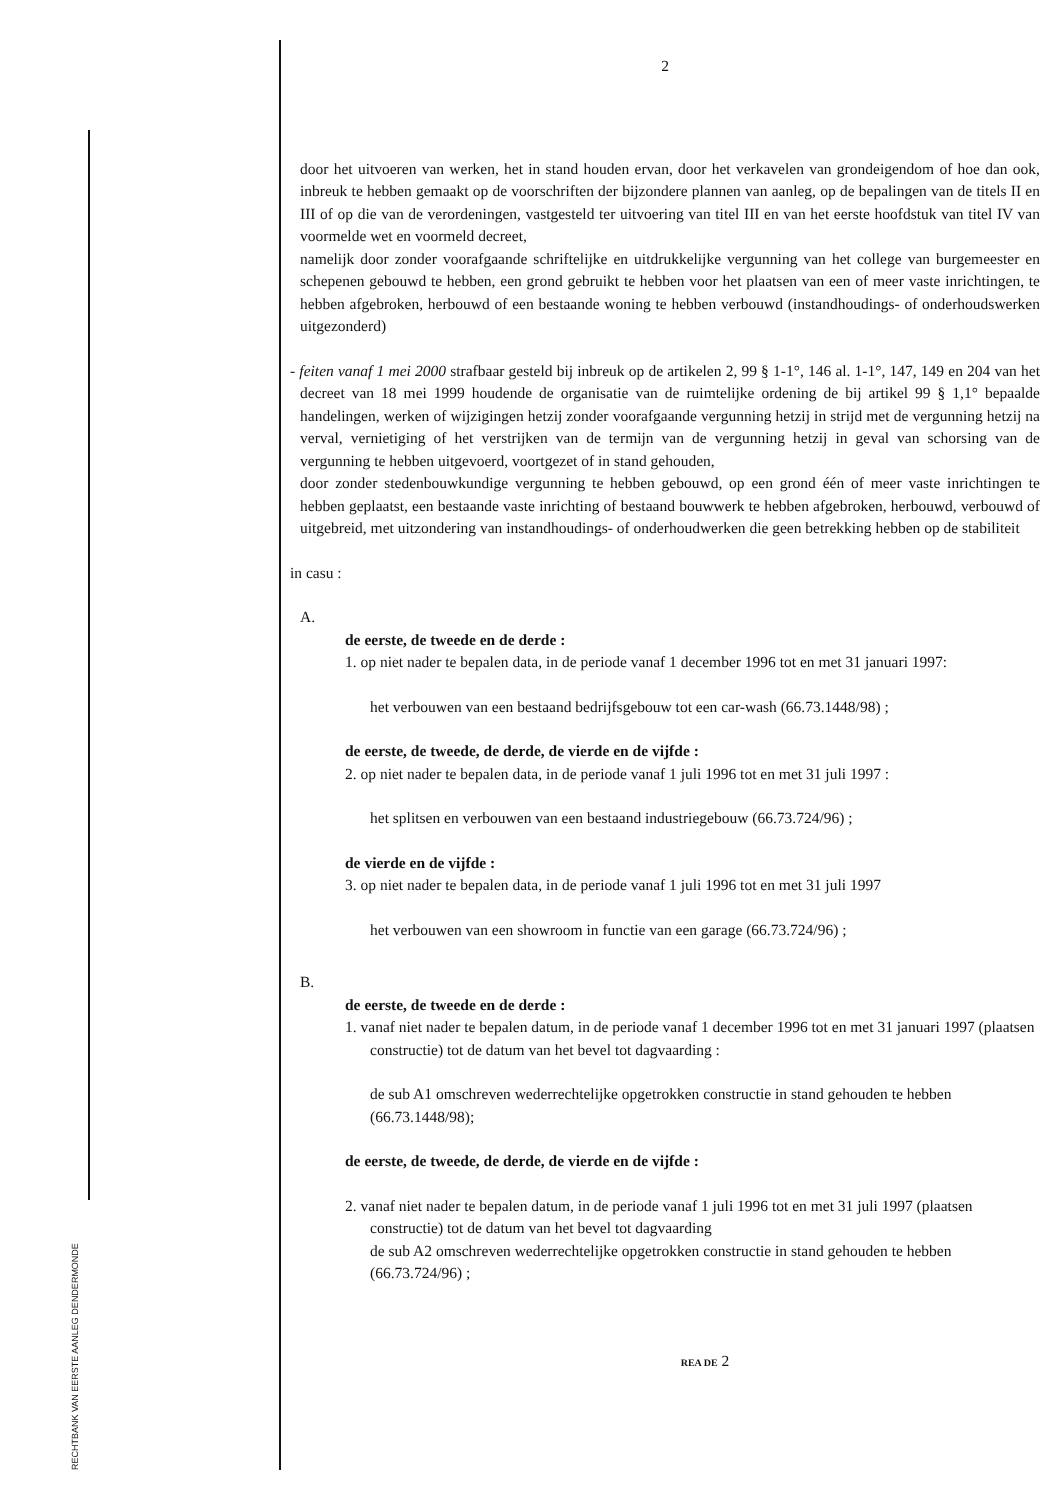RECHTBANK VAN EERSTE AANLEG DENDERMONDE
2
door het uitvoeren van werken, het in stand houden ervan, door het verkavelen van grondeigendom of hoe dan ook, inbreuk te hebben gemaakt op de voorschriften der bijzondere plannen van aanleg, op de bepalingen van de titels II en III of op die van de verordeningen, vastgesteld ter uitvoering van titel III en van het eerste hoofdstuk van titel IV van voormelde wet en voormeld decreet,
namelijk door zonder voorafgaande schriftelijke en uitdrukkelijke vergunning van het college van burgemeester en schepenen gebouwd te hebben, een grond gebruikt te hebben voor het plaatsen van een of meer vaste inrichtingen, te hebben afgebroken, herbouwd of een bestaande woning te hebben verbouwd (instandhoudings- of onderhoudswerken uitgezonderd)
- feiten vanaf 1 mei 2000 strafbaar gesteld bij inbreuk op de artikelen 2, 99 § 1-1°, 146 al. 1-1°, 147, 149 en 204 van het decreet van 18 mei 1999 houdende de organisatie van de ruimtelijke ordening de bij artikel 99 § 1,1° bepaalde handelingen, werken of wijzigingen hetzij zonder voorafgaande vergunning hetzij in strijd met de vergunning hetzij na verval, vernietiging of het verstrijken van de termijn van de vergunning hetzij in geval van schorsing van de vergunning te hebben uitgevoerd, voortgezet of in stand gehouden,
door zonder stedenbouwkundige vergunning te hebben gebouwd, op een grond één of meer vaste inrichtingen te hebben geplaatst, een bestaande vaste inrichting of bestaand bouwwerk te hebben afgebroken, herbouwd, verbouwd of uitgebreid, met uitzondering van instandhoudings- of onderhoudwerken die geen betrekking hebben op de stabiliteit
in casu :
A.
de eerste, de tweede en de derde :
1. op niet nader te bepalen data, in de periode vanaf 1 december 1996 tot en met 31 januari 1997:
het verbouwen van een bestaand bedrijfsgebouw tot een car-wash (66.73.1448/98) ;
de eerste, de tweede, de derde, de vierde en de vijfde :
2. op niet nader te bepalen data, in de periode vanaf 1 juli 1996 tot en met 31 juli 1997 :
het splitsen en verbouwen van een bestaand industriegebouw (66.73.724/96) ;
de vierde en de vijfde :
3. op niet nader te bepalen data, in de periode vanaf 1 juli 1996 tot en met 31 juli 1997
het verbouwen van een showroom in functie van een garage (66.73.724/96) ;
B.
de eerste, de tweede en de derde :
1. vanaf niet nader te bepalen datum, in de periode vanaf 1 december 1996 tot en met 31 januari 1997 (plaatsen constructie) tot de datum van het bevel tot dagvaarding :
de sub A1 omschreven wederrechtelijke opgetrokken constructie in stand gehouden te hebben (66.73.1448/98);
de eerste, de tweede, de derde, de vierde en de vijfde :
2. vanaf niet nader te bepalen datum, in de periode vanaf 1 juli 1996 tot en met 31 juli 1997 (plaatsen constructie) tot de datum van het bevel tot dagvaarding
de sub A2 omschreven wederrechtelijke opgetrokken constructie in stand gehouden te hebben (66.73.724/96) ;
REA DE 2